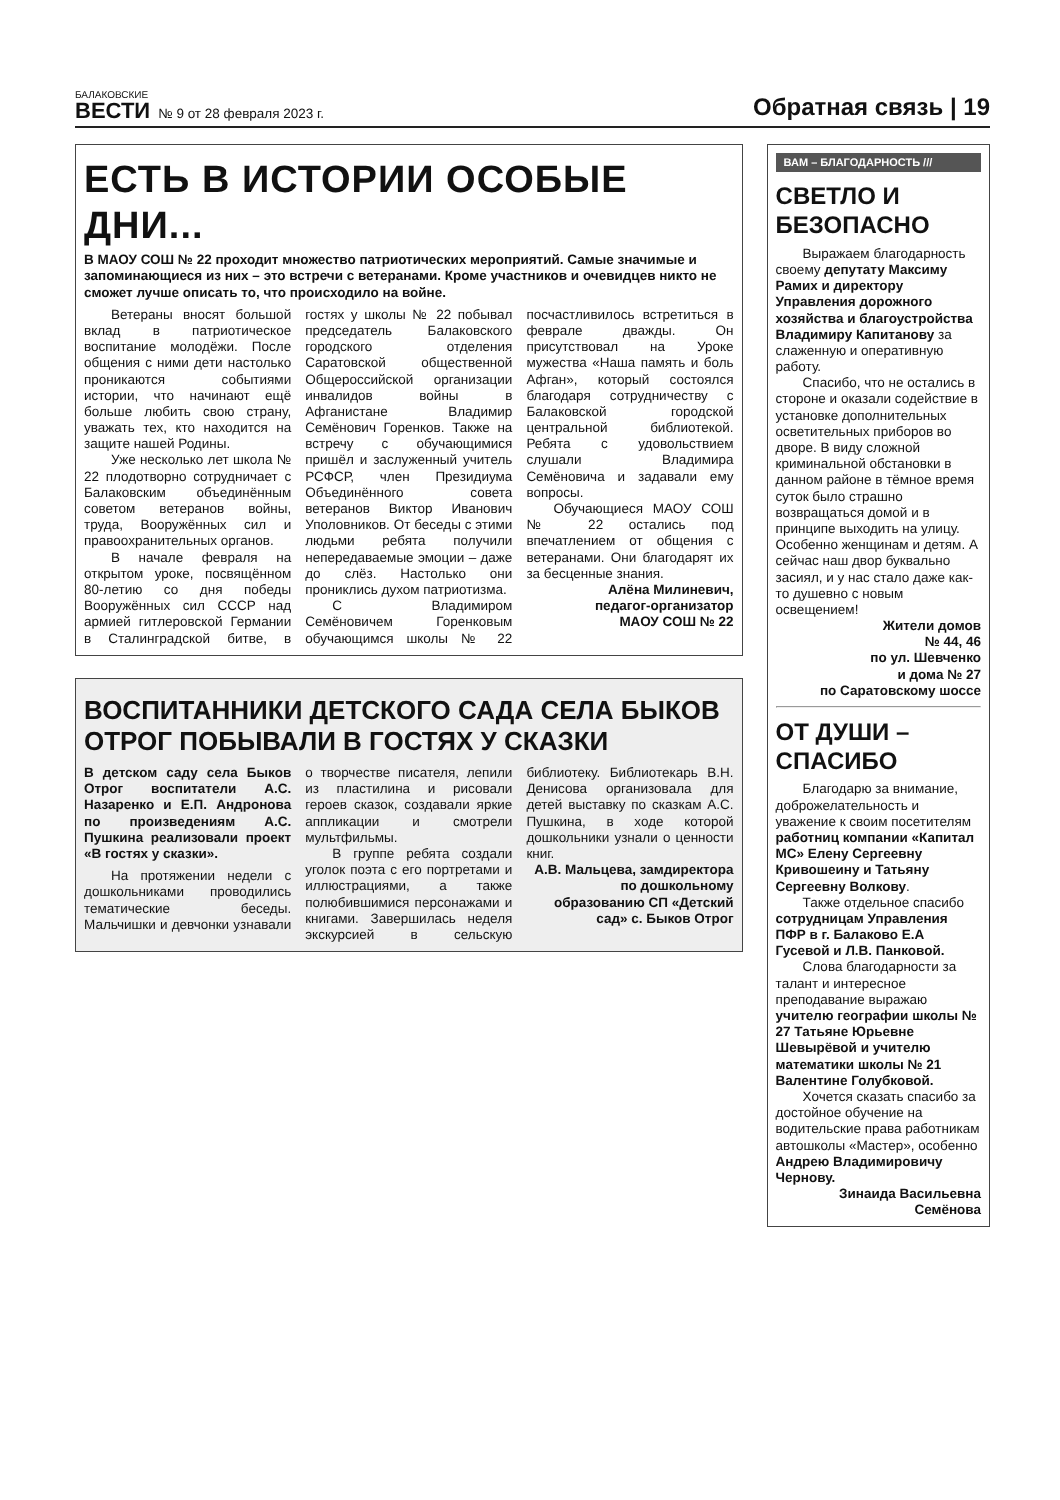БАЛАКОВСКИЕ
ВЕСТИ
№ 9 от 28 февраля 2023 г. Обратная связь | 19
ЕСТЬ В ИСТОРИИ ОСОБЫЕ ДНИ...
В МАОУ СОШ № 22 проходит множество патриотических мероприятий. Самые значимые и запоминающиеся из них – это встречи с ветеранами. Кроме участников и очевидцев никто не сможет лучше описать то, что происходило на войне.
Ветераны вносят большой вклад в патриотическое воспитание молодёжи. После общения с ними дети настолько проникаются событиями истории, что начинают ещё больше любить свою страну, уважать тех, кто находится на защите нашей Родины.
Уже несколько лет школа № 22 плодотворно сотрудничает с Балаковским объединённым советом ветеранов войны, труда, Вооружённых сил и правоохранительных органов.
В начале февраля на открытом уроке, посвящённом 80-летию со дня победы Вооружённых сил СССР над армией гитлеровской Германии в Сталинградской битве, в гостях у школы № 22 побывал председатель Балаковского городского отделения Саратовской общественной Общероссийской организации инвалидов войны в Афганистане Владимир Семёнович Горенков. Также на встречу с обучающимися пришёл и заслуженный учитель РСФСР, член Президиума Объединённого совета ветеранов Виктор Иванович Уполовников. От беседы с этими людьми ребята получили непередаваемые эмоции – даже до слёз. Настолько они прониклись духом патриотизма.
С Владимиром Семёновичем Горенковым обучающимся школы № 22 посчастливилось встретиться в феврале дважды. Он присутствовал на Уроке мужества «Наша память и боль Афган», который состоялся благодаря сотрудничеству с Балаковской городской центральной библиотекой. Ребята с удовольствием слушали Владимира Семёновича и задавали ему вопросы.
Обучающиеся МАОУ СОШ № 22 остались под впечатлением от общения с ветеранами. Они благодарят их за бесценные знания.
Алёна Милиневич,
педагог-организатор
МАОУ СОШ № 22
ВОСПИТАННИКИ ДЕТСКОГО САДА СЕЛА БЫКОВ ОТРОГ ПОБЫВАЛИ В ГОСТЯХ У СКАЗКИ
В детском саду села Быков Отрог воспитатели А.С. Назаренко и Е.П. Андронова по произведениям А.С. Пушкина реализовали проект «В гостях у сказки».
На протяжении недели с дошкольниками проводились тематические беседы. Мальчишки и девчонки узнавали о творчестве писателя, лепили из пластилина и рисовали героев сказок, создавали яркие аппликации и смотрели мультфильмы.
В группе ребята создали уголок поэта с его портретами и иллюстрациями, а также полюбившимися персонажами и книгами. Завершилась неделя экскурсией в сельскую библиотеку. Библиотекарь В.Н. Денисова организовала для детей выставку по сказкам А.С. Пушкина, в ходе которой дошкольники узнали о ценности книг.
А.В. Мальцева, замдиректора по дошкольному образованию СП «Детский сад» с. Быков Отрог
ВАМ – БЛАГОДАРНОСТЬ ///
СВЕТЛО И БЕЗОПАСНО
Выражаем благодарность своему депутату Максиму Рамих и директору Управления дорожного хозяйства и благоустройства Владимиру Капитанову за слаженную и оперативную работу.
Спасибо, что не остались в стороне и оказали содействие в установке дополнительных осветительных приборов во дворе. В виду сложной криминальной обстановки в данном районе в тёмное время суток было страшно возвращаться домой и в принципе выходить на улицу. Особенно женщинам и детям. А сейчас наш двор буквально засиял, и у нас стало даже как-то душевно с новым освещением!
Жители домов
№ 44, 46
по ул. Шевченко
и дома № 27
по Саратовскому шоссе
ОТ ДУШИ – СПАСИБО
Благодарю за внимание, доброжелательность и уважение к своим посетителям работниц компании «Капитал МС» Елену Сергеевну Кривошеину и Татьяну Сергеевну Волкову.
Также отдельное спасибо сотрудницам Управления ПФР в г. Балаково Е.А Гусевой и Л.В. Панковой.
Слова благодарности за талант и интересное преподавание выражаю учителю географии школы № 27 Татьяне Юрьевне Шевырёвой и учителю математики школы № 21 Валентине Голубковой.
Хочется сказать спасибо за достойное обучение на водительские права работникам автошколы «Мастер», особенно Андрею Владимировичу Чернову.
Зинаида Васильевна
Семёнова